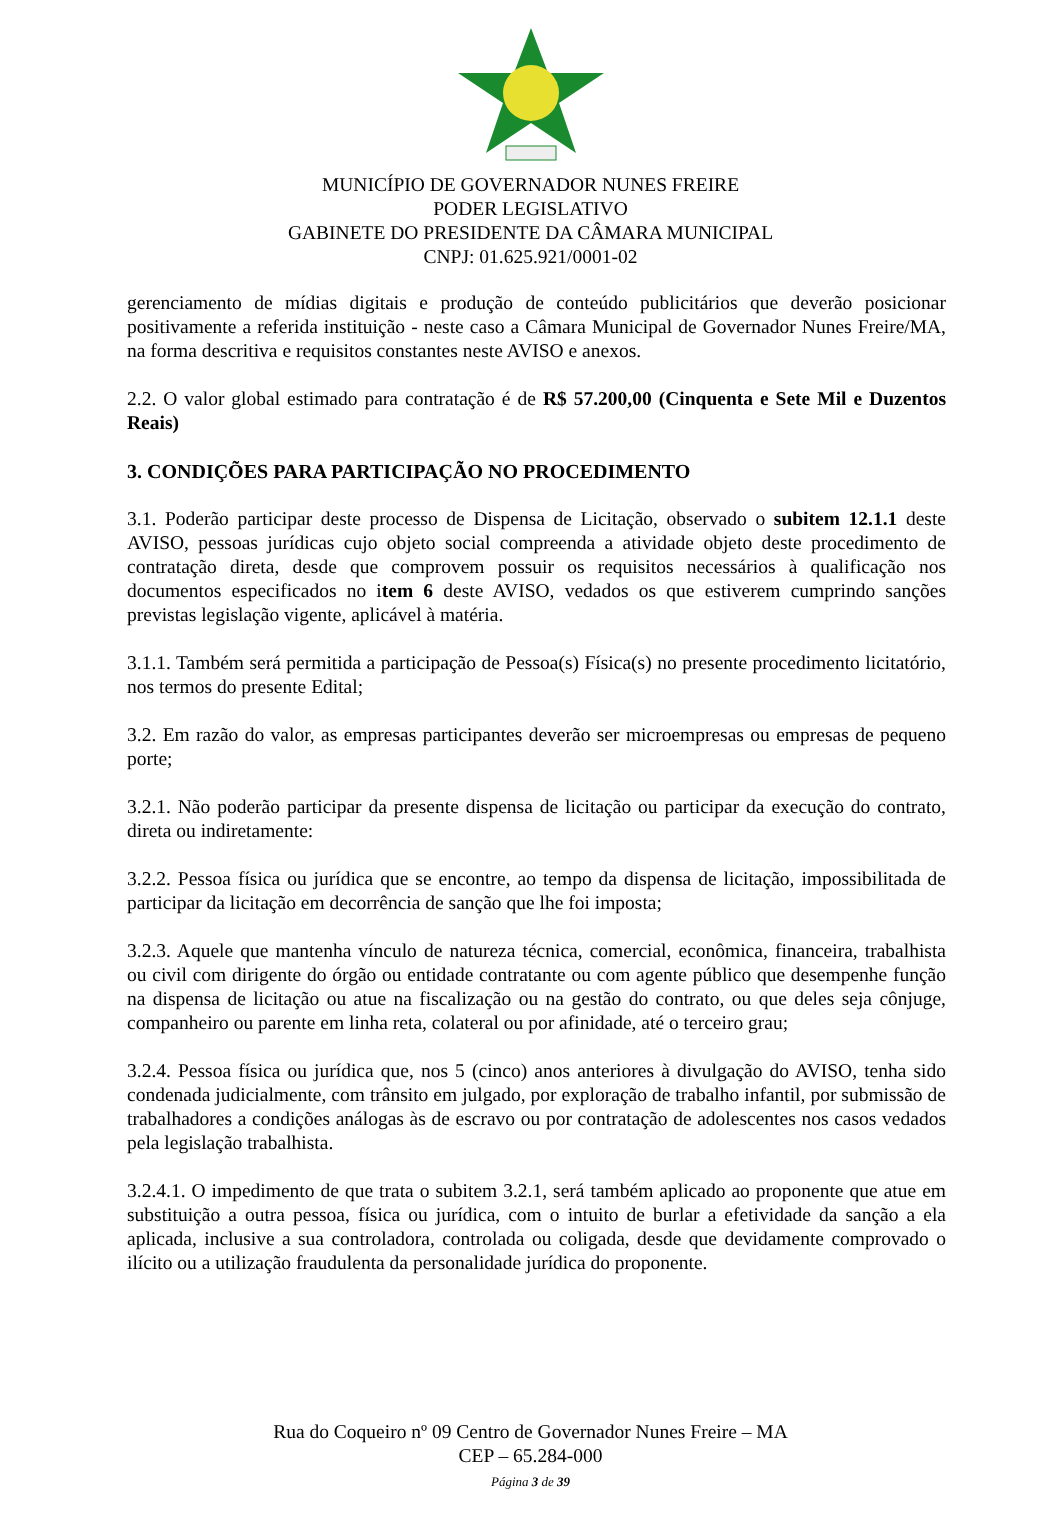MUNICÍPIO DE GOVERNADOR NUNES FREIRE
PODER LEGISLATIVO
GABINETE DO PRESIDENTE DA CÂMARA MUNICIPAL
CNPJ: 01.625.921/0001-02
gerenciamento de mídias digitais e produção de conteúdo publicitários que deverão posicionar positivamente a referida instituição - neste caso a Câmara Municipal de Governador Nunes Freire/MA, na forma descritiva e requisitos constantes neste AVISO e anexos.
2.2. O valor global estimado para contratação é de R$ 57.200,00 (Cinquenta e Sete Mil e Duzentos Reais)
3. CONDIÇÕES PARA PARTICIPAÇÃO NO PROCEDIMENTO
3.1. Poderão participar deste processo de Dispensa de Licitação, observado o subitem 12.1.1 deste AVISO, pessoas jurídicas cujo objeto social compreenda a atividade objeto deste procedimento de contratação direta, desde que comprovem possuir os requisitos necessários à qualificação nos documentos especificados no item 6 deste AVISO, vedados os que estiverem cumprindo sanções previstas legislação vigente, aplicável à matéria.
3.1.1. Também será permitida a participação de Pessoa(s) Física(s) no presente procedimento licitatório, nos termos do presente Edital;
3.2. Em razão do valor, as empresas participantes deverão ser microempresas ou empresas de pequeno porte;
3.2.1. Não poderão participar da presente dispensa de licitação ou participar da execução do contrato, direta ou indiretamente:
3.2.2. Pessoa física ou jurídica que se encontre, ao tempo da dispensa de licitação, impossibilitada de participar da licitação em decorrência de sanção que lhe foi imposta;
3.2.3. Aquele que mantenha vínculo de natureza técnica, comercial, econômica, financeira, trabalhista ou civil com dirigente do órgão ou entidade contratante ou com agente público que desempenhe função na dispensa de licitação ou atue na fiscalização ou na gestão do contrato, ou que deles seja cônjuge, companheiro ou parente em linha reta, colateral ou por afinidade, até o terceiro grau;
3.2.4. Pessoa física ou jurídica que, nos 5 (cinco) anos anteriores à divulgação do AVISO, tenha sido condenada judicialmente, com trânsito em julgado, por exploração de trabalho infantil, por submissão de trabalhadores a condições análogas às de escravo ou por contratação de adolescentes nos casos vedados pela legislação trabalhista.
3.2.4.1. O impedimento de que trata o subitem 3.2.1, será também aplicado ao proponente que atue em substituição a outra pessoa, física ou jurídica, com o intuito de burlar a efetividade da sanção a ela aplicada, inclusive a sua controladora, controlada ou coligada, desde que devidamente comprovado o ilícito ou a utilização fraudulenta da personalidade jurídica do proponente.
Rua do Coqueiro nº 09 Centro de Governador Nunes Freire – MA
CEP – 65.284-000
Página 3 de 39